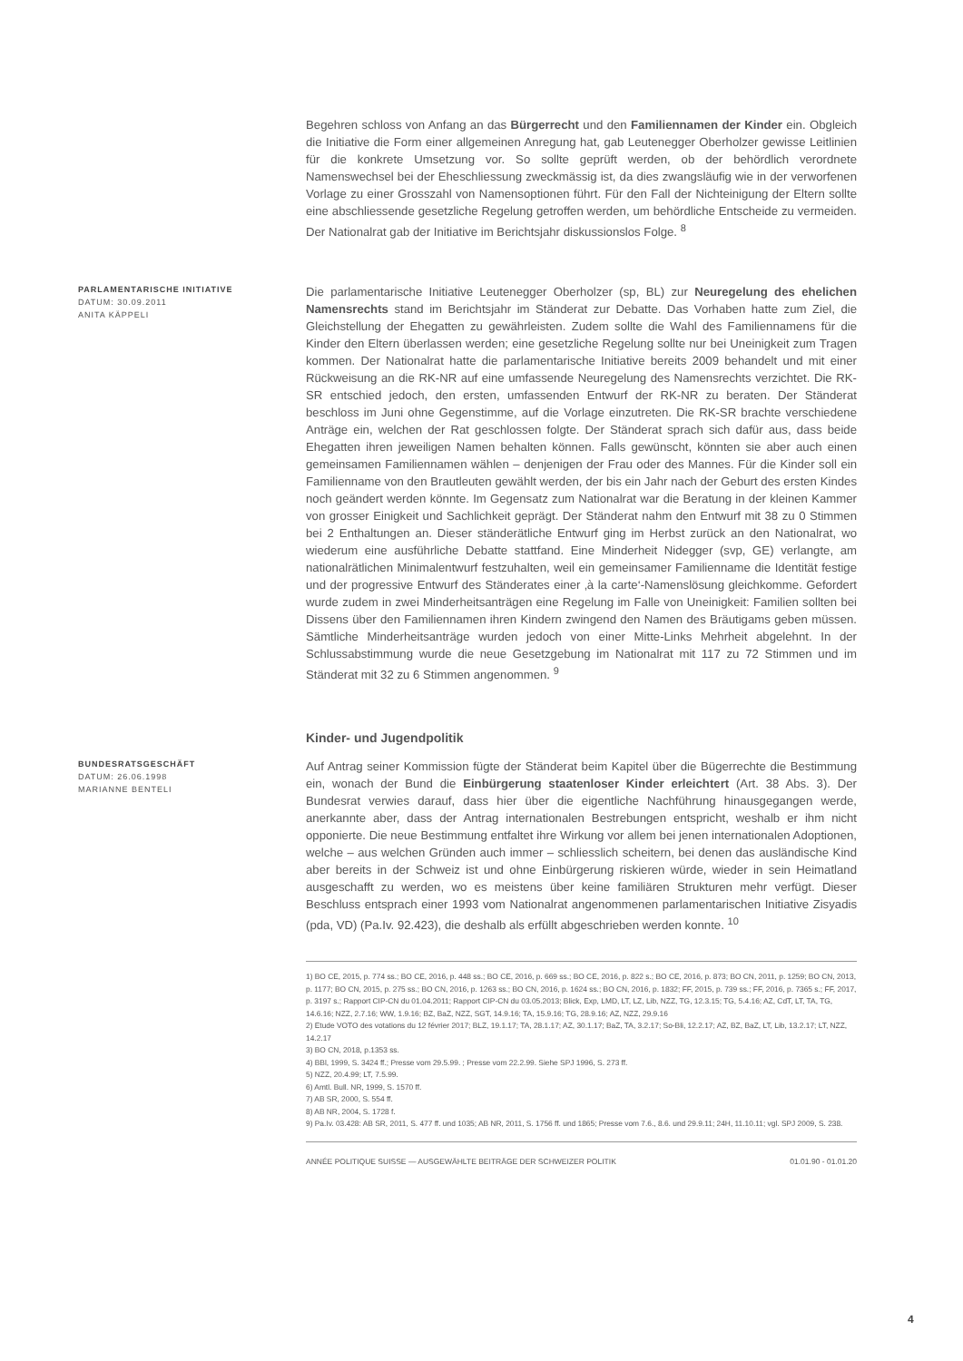Begehren schloss von Anfang an das Bürgerrecht und den Familiennamen der Kinder ein. Obgleich die Initiative die Form einer allgemeinen Anregung hat, gab Leutenegger Oberholzer gewisse Leitlinien für die konkrete Umsetzung vor. So sollte geprüft werden, ob der behördlich verordnete Namenswechsel bei der Eheschliessung zweckmässig ist, da dies zwangsläufig wie in der verworfenen Vorlage zu einer Grosszahl von Namensoptionen führt. Für den Fall der Nichteinigung der Eltern sollte eine abschliessende gesetzliche Regelung getroffen werden, um behördliche Entscheide zu vermeiden. Der Nationalrat gab der Initiative im Berichtsjahr diskussionslos Folge. <sup>8</sup>
PARLAMENTARISCHE INITIATIVE
DATUM: 30.09.2011
ANITA KÄPPELI
Die parlamentarische Initiative Leutenegger Oberholzer (sp, BL) zur Neuregelung des ehelichen Namensrechts stand im Berichtsjahr im Ständerat zur Debatte. Das Vorhaben hatte zum Ziel, die Gleichstellung der Ehegatten zu gewährleisten. Zudem sollte die Wahl des Familiennamens für die Kinder den Eltern überlassen werden; eine gesetzliche Regelung sollte nur bei Uneinigkeit zum Tragen kommen. Der Nationalrat hatte die parlamentarische Initiative bereits 2009 behandelt und mit einer Rückweisung an die RK-NR auf eine umfassende Neuregelung des Namensrechts verzichtet. Die RK-SR entschied jedoch, den ersten, umfassenden Entwurf der RK-NR zu beraten. Der Ständerat beschloss im Juni ohne Gegenstimme, auf die Vorlage einzutreten. Die RK-SR brachte verschiedene Anträge ein, welchen der Rat geschlossen folgte. Der Ständerat sprach sich dafür aus, dass beide Ehegatten ihren jeweiligen Namen behalten können. Falls gewünscht, könnten sie aber auch einen gemeinsamen Familiennamen wählen – denjenigen der Frau oder des Mannes. Für die Kinder soll ein Familienname von den Brautleuten gewählt werden, der bis ein Jahr nach der Geburt des ersten Kindes noch geändert werden könnte. Im Gegensatz zum Nationalrat war die Beratung in der kleinen Kammer von grosser Einigkeit und Sachlichkeit geprägt. Der Ständerat nahm den Entwurf mit 38 zu 0 Stimmen bei 2 Enthaltungen an. Dieser ständerätliche Entwurf ging im Herbst zurück an den Nationalrat, wo wiederum eine ausführliche Debatte stattfand. Eine Minderheit Nidegger (svp, GE) verlangte, am nationalrätlichen Minimalentwurf festzuhalten, weil ein gemeinsamer Familienname die Identität festige und der progressive Entwurf des Ständerates einer ‚à la carte‘-Namenslösung gleichkomme. Gefordert wurde zudem in zwei Minderheitsanträgen eine Regelung im Falle von Uneinigkeit: Familien sollten bei Dissens über den Familiennamen ihren Kindern zwingend den Namen des Bräutigams geben müssen. Sämtliche Minderheitsanträge wurden jedoch von einer Mitte-Links Mehrheit abgelehnt. In der Schlussabstimmung wurde die neue Gesetzgebung im Nationalrat mit 117 zu 72 Stimmen und im Ständerat mit 32 zu 6 Stimmen angenommen. <sup>9</sup>
Kinder- und Jugendpolitik
BUNDESRATSGESCHÄFT
DATUM: 26.06.1998
MARIANNE BENTELI
Auf Antrag seiner Kommission fügte der Ständerat beim Kapitel über die Bügerrechte die Bestimmung ein, wonach der Bund die Einbürgerung staatenloser Kinder erleichtert (Art. 38 Abs. 3). Der Bundesrat verwies darauf, dass hier über die eigentliche Nachführung hinausgegangen werde, anerkannte aber, dass der Antrag internationalen Bestrebungen entspricht, weshalb er ihm nicht opponierte. Die neue Bestimmung entfaltet ihre Wirkung vor allem bei jenen internationalen Adoptionen, welche – aus welchen Gründen auch immer – schliesslich scheitern, bei denen das ausländische Kind aber bereits in der Schweiz ist und ohne Einbürgerung riskieren würde, wieder in sein Heimatland ausgeschafft zu werden, wo es meistens über keine familiären Strukturen mehr verfügt. Dieser Beschluss entsprach einer 1993 vom Nationalrat angenommenen parlamentarischen Initiative Zisyadis (pda, VD) (Pa.Iv. 92.423), die deshalb als erfüllt abgeschrieben werden konnte. <sup>10</sup>
1) BO CE, 2015, p. 774 ss.; BO CE, 2016, p. 448 ss.; BO CE, 2016, p. 669 ss.; BO CE, 2016, p. 822 s.; BO CE, 2016, p. 873; BO CN, 2011, p. 1259; BO CN, 2013, p. 1177; BO CN, 2015, p. 275 ss.; BO CN, 2016, p. 1263 ss.; BO CN, 2016, p. 1624 ss.; BO CN, 2016, p. 1832; FF, 2015, p. 739 ss.; FF, 2016, p. 7365 s.; FF, 2017, p. 3197 s.; Rapport CIP-CN du 01.04.2011; Rapport CIP-CN du 03.05.2013; Blick, Exp, LMD, LT, LZ, Lib, NZZ, TG, 12.3.15; TG, 5.4.16; AZ, CdT, LT, TA, TG, 14.6.16; NZZ, 2.7.16; WW, 1.9.16; BZ, BaZ, NZZ, SGT, 14.9.16; TA, 15.9.16; TG, 28.9.16; AZ, NZZ, 29.9.16
2) Etude VOTO des votations du 12 février 2017; BLZ, 19.1.17; TA, 28.1.17; AZ, 30.1.17; BaZ, TA, 3.2.17; So-Bli, 12.2.17; AZ, BZ, BaZ, LT, Lib, 13.2.17; LT, NZZ, 14.2.17
3) BO CN, 2018, p.1353 ss.
4) BBl, 1999, S. 3424 ff.; Presse vom 29.5.99. ; Presse vom 22.2.99. Siehe SPJ 1996, S. 273 ff.
5) NZZ, 20.4.99; LT, 7.5.99.
6) Amtl. Bull. NR, 1999, S. 1570 ff.
7) AB SR, 2000, S. 554 ff.
8) AB NR, 2004, S. 1728 f.
9) Pa.Iv. 03.428: AB SR, 2011, S. 477 ff. und 1035; AB NR, 2011, S. 1756 ff. und 1865; Presse vom 7.6., 8.6. und 29.9.11; 24H, 11.10.11; vgl. SPJ 2009, S. 238.
ANNÉE POLITIQUE SUISSE — AUSGEWÄHLTE BEITRÄGE DER SCHWEIZER POLITIK 01.01.90 - 01.01.20
4